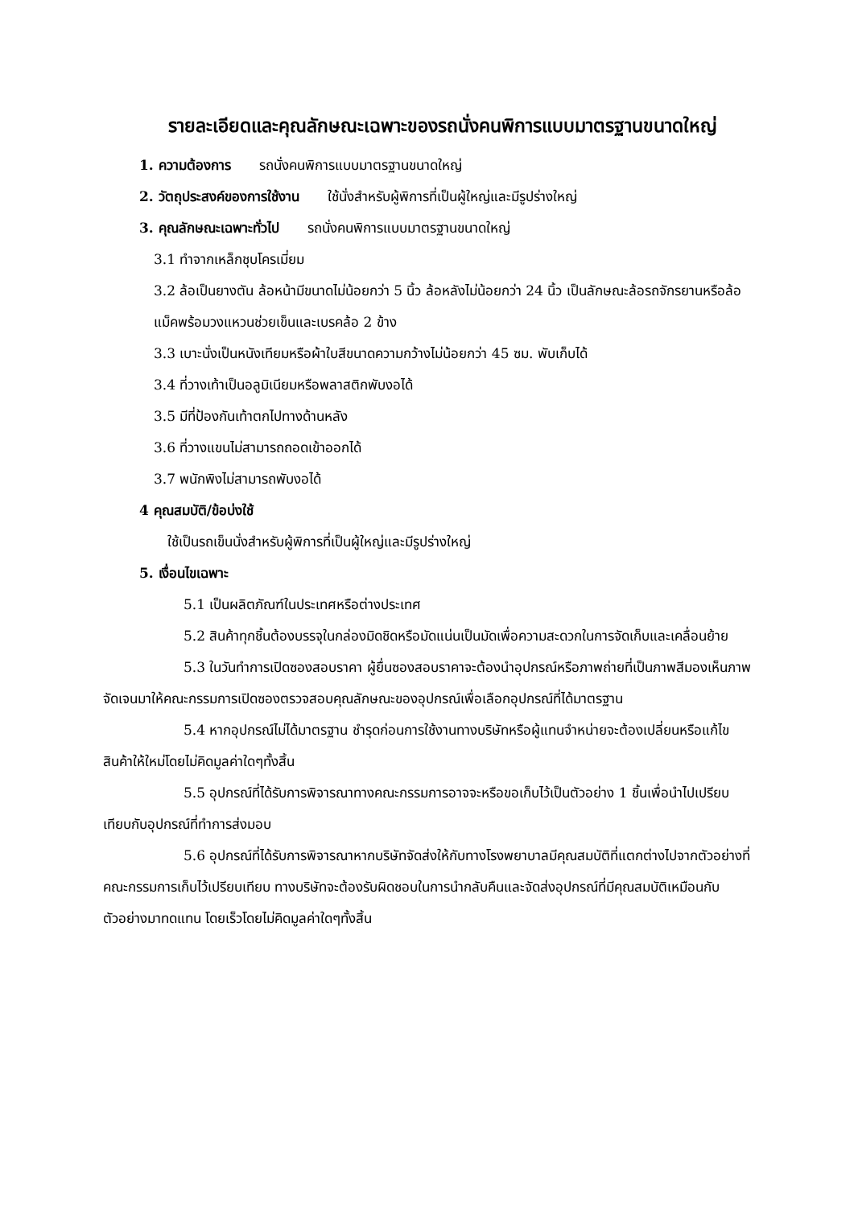รายละเอียดและคุณลักษณะเฉพาะของรถนั่งคนพิการแบบมาตรฐานขนาดใหญ่
1. ความต้องการ รถนั่งคนพิการแบบมาตรฐานขนาดใหญ่
2. วัตถุประสงค์ของการใช้งาน ใช้นั่งสำหรับผู้พิการที่เป็นผู้ใหญ่และมีรูปร่างใหญ่
3. คุณลักษณะเฉพาะทั่วไป รถนั่งคนพิการแบบมาตรฐานขนาดใหญ่
3.1 ทำจากเหล็กชุบโครเมี่ยม
3.2 ล้อเป็นยางตัน ล้อหน้ามีขนาดไม่น้อยกว่า 5 นิ้ว ล้อหลังไม่น้อยกว่า 24 นิ้ว เป็นลักษณะล้อรถจักรยานหรือล้อแม็คพร้อมวงแหวนช่วยเข็นและเบรคล้อ 2 ข้าง
3.3 เบาะนั่งเป็นหนังเทียมหรือผ้าใบสีขนาดความกว้างไม่น้อยกว่า 45 ซม. พับเก็บได้
3.4 ที่วางเท้าเป็นอลูมิเนียมหรือพลาสติกพับงอได้
3.5 มีที่ป้องกันเท้าตกไปทางด้านหลัง
3.6 ที่วางแขนไม่สามารถถอดเข้าออกได้
3.7 พนักพิงไม่สามารถพับงอได้
4 คุณสมบัติ/ข้อบ่งใช้
ใช้เป็นรถเข็นนั่งสำหรับผู้พิการที่เป็นผู้ใหญ่และมีรูปร่างใหญ่
5. เงื่อนไขเฉพาะ
5.1 เป็นผลิตภัณฑ์ในประเทศหรือต่างประเทศ
5.2 สินค้าทุกชิ้นต้องบรรจุในกล่องมิดชิดหรือมัดแน่นเป็นมัดเพื่อความสะดวกในการจัดเก็บและเคลื่อนย้าย
5.3 ในวันทำการเปิดซองสอบราคา ผู้ยื่นซองสอบราคาจะต้องนำอุปกรณ์หรือภาพถ่ายที่เป็นภาพสีมองเห็นภาพจัดเจนมาให้คณะกรรมการเปิดซองตรวจสอบคุณลักษณะของอุปกรณ์เพื่อเลือกอุปกรณ์ที่ได้มาตรฐาน
5.4 หากอุปกรณ์ไม่ได้มาตรฐาน ชำรุดก่อนการใช้งานทางบริษัทหรือผู้แทนจำหน่ายจะต้องเปลี่ยนหรือแก้ไขสินค้าให้ใหม่โดยไม่คิดมูลค่าใดๆทั้งสิ้น
5.5 อุปกรณ์ที่ได้รับการพิจารณาทางคณะกรรมการอาจจะหรือขอเก็บไว้เป็นตัวอย่าง 1 ชิ้นเพื่อนำไปเปรียบเทียบกับอุปกรณ์ที่ทำการส่งมอบ
5.6 อุปกรณ์ที่ได้รับการพิจารณาหากบริษัทจัดส่งให้กับทางโรงพยาบาลมีคุณสมบัติที่แตกต่างไปจากตัวอย่างที่คณะกรรมการเก็บไว้เปรียบเทียบ ทางบริษัทจะต้องรับผิดชอบในการนำกลับคืนและจัดส่งอุปกรณ์ที่มีคุณสมบัติเหมือนกับตัวอย่างมาทดแทน โดยเร็วโดยไม่คิดมูลค่าใดๆทั้งสิ้น